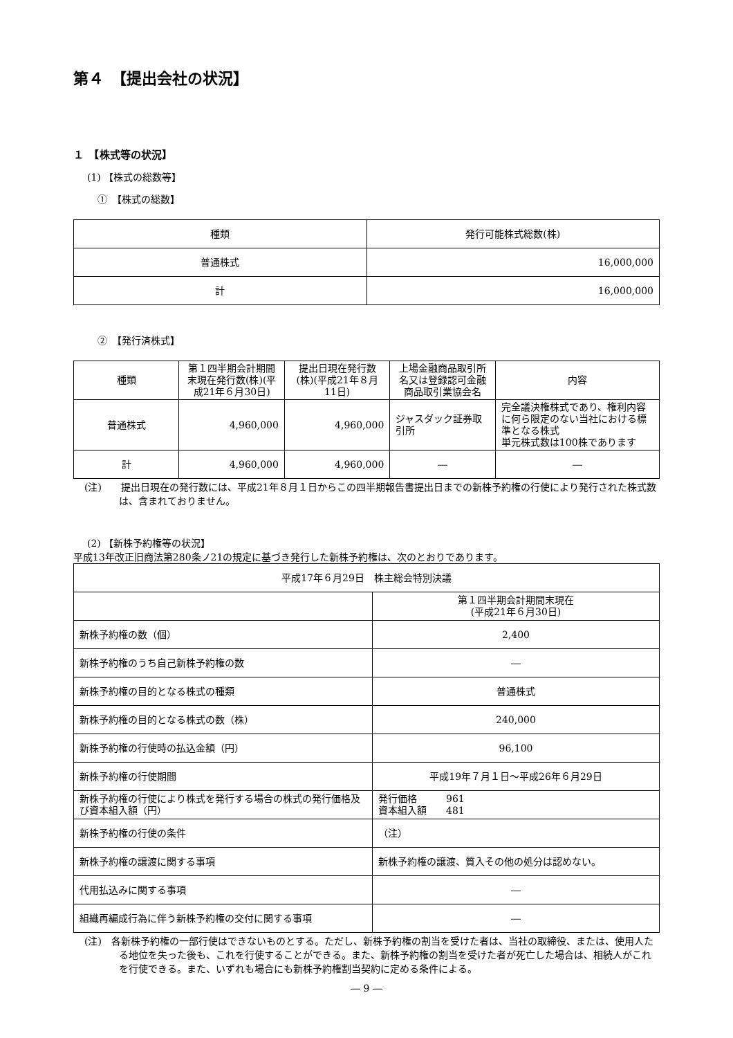第４　【提出会社の状況】
１　【株式等の状況】
(1) 【株式の総数等】
①　【株式の総数】
| 種類 | 発行可能株式総数(株) |
| --- | --- |
| 普通株式 | 16,000,000 |
| 計 | 16,000,000 |
②　【発行済株式】
| 種類 | 第１四半期会計期間末現在発行数(株)(平成21年６月30日) | 提出日現在発行数(株)(平成21年８月11日) | 上場金融商品取引所名又は登録認可金融商品取引業協会名 | 内容 |
| --- | --- | --- | --- | --- |
| 普通株式 | 4,960,000 | 4,960,000 | ジャスダック証券取引所 | 完全議決権株式であり、権利内容に何ら限定のない当社における標準となる株式 単元株式数は100株であります |
| 計 | 4,960,000 | 4,960,000 | ― | ― |
(注)　　提出日現在の発行数には、平成21年８月１日からこの四半期報告書提出日までの新株予約権の行使により発行された株式数は、含まれておりません。
(2) 【新株予約権等の状況】
平成13年改正旧商法第280条ノ21の規定に基づき発行した新株予約権は、次のとおりであります。
| 平成17年６月29日 株主総会特別決議 | |
| | 第１四半期会計期間末現在 (平成21年６月30日) |
| 新株予約権の数（個） | 2,400 |
| 新株予約権のうち自己新株予約権の数 | ― |
| 新株予約権の目的となる株式の種類 | 普通株式 |
| 新株予約権の目的となる株式の数（株） | 240,000 |
| 新株予約権の行使時の払込金額（円） | 96,100 |
| 新株予約権の行使期間 | 平成19年７月１日～平成26年６月29日 |
| 新株予約権の行使により株式を発行する場合の株式の発行価格及び資本組入額（円） | 発行価格 961 資本組入額 481 |
| 新株予約権の行使の条件 | （注） |
| 新株予約権の譲渡に関する事項 | 新株予約権の譲渡、質入その他の処分は認めない。 |
| 代用払込みに関する事項 | ― |
| 組織再編成行為に伴う新株予約権の交付に関する事項 | ― |
(注)　各新株予約権の一部行使はできないものとする。ただし、新株予約権の割当を受けた者は、当社の取締役、または、使用人たる地位を失った後も、これを行使することができる。また、新株予約権の割当を受けた者が死亡した場合は、相続人がこれを行使できる。また、いずれも場合にも新株予約権割当契約に定める条件による。
― 9 ―